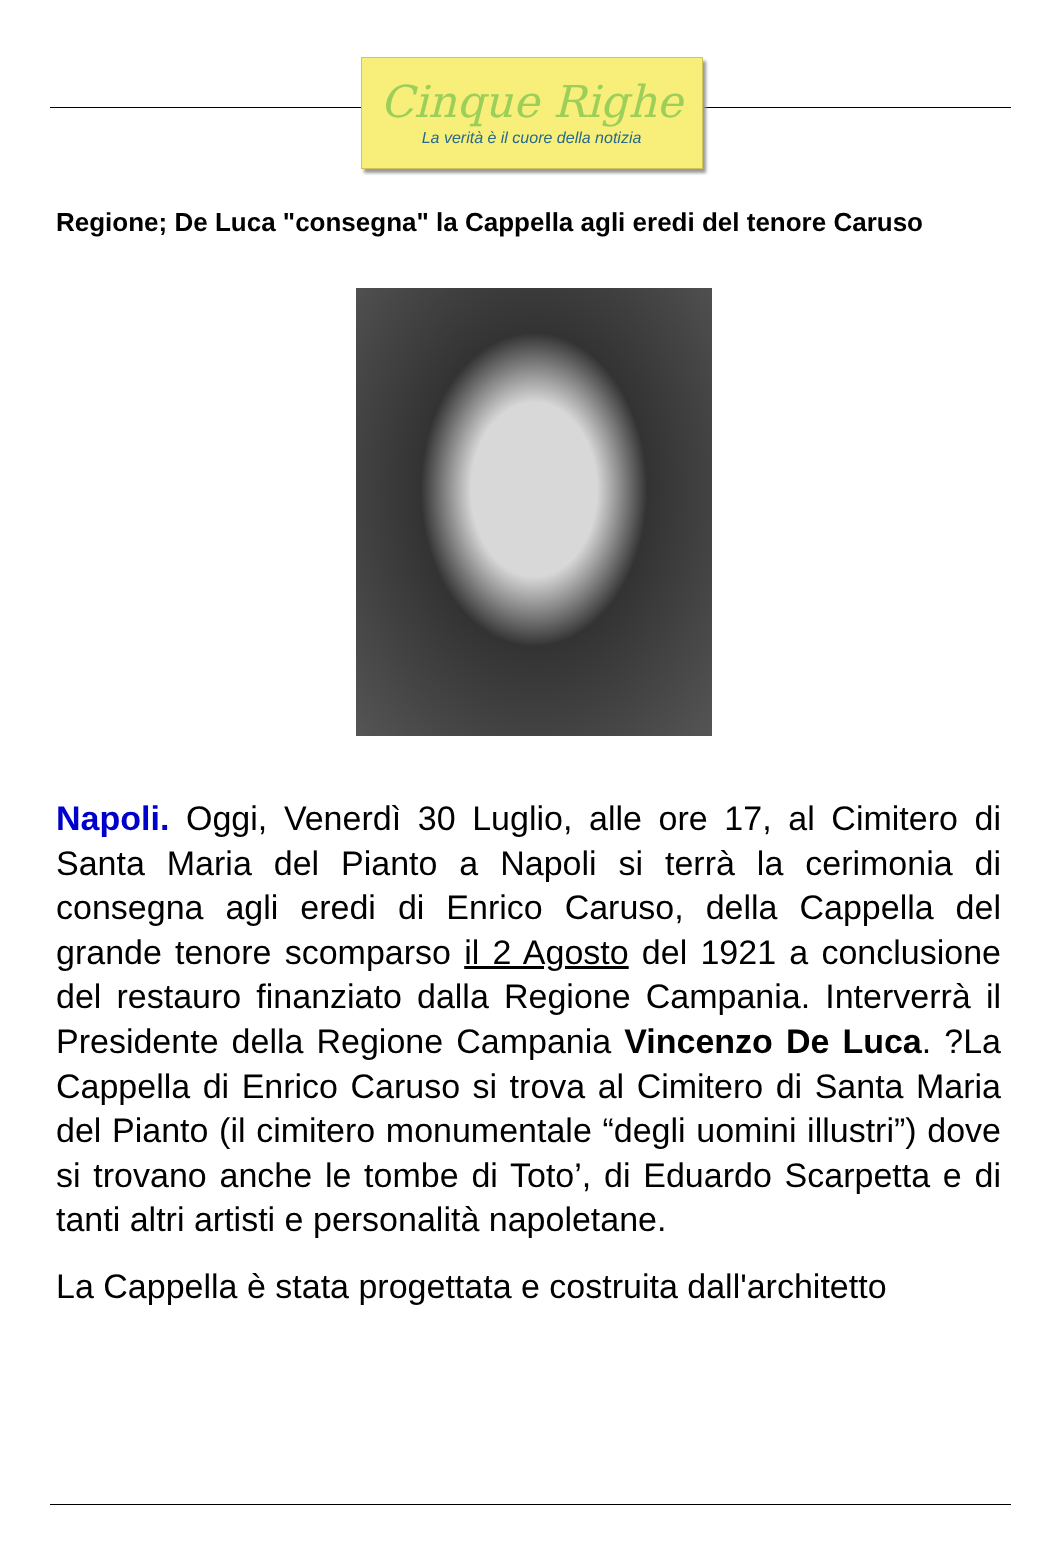Cinque Righe
La verità è il cuore della notizia
Regione; De Luca "consegna" la Cappella agli eredi del tenore Caruso
Napoli. Oggi, Venerdì 30 Luglio, alle ore 17, al Cimitero di Santa Maria del Pianto a Napoli si terrà la cerimonia di consegna agli eredi di Enrico Caruso, della Cappella del grande tenore scomparso il 2 Agosto del 1921 a conclusione del restauro finanziato dalla Regione Campania. Interverrà il Presidente della Regione Campania Vincenzo De Luca. ?La Cappella di Enrico Caruso si trova al Cimitero di Santa Maria del Pianto (il cimitero monumentale “degli uomini illustri”) dove si trovano anche le tombe di Toto’, di Eduardo Scarpetta e di tanti altri artisti e personalità napoletane.
La Cappella è stata progettata e costruita dall'architetto